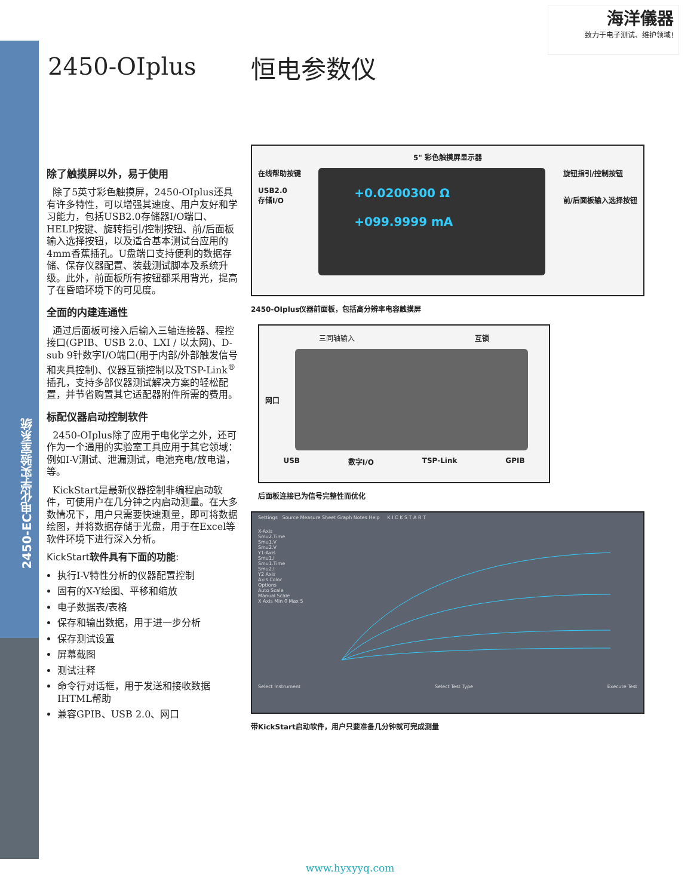2450-EC电化学实验室系统
海洋儀器
致力于电子测试、维护领域!
2450-OIplus 恒电参数仪
除了触摸屏以外，易于使用
除了5英寸彩色触摸屏，2450-OIplus还具有许多特性，可以增强其速度、用户友好和学习能力，包括USB2.0存储器I/O端口、HELP按键、旋转指引/控制按钮、前/后面板输入选择按钮，以及适合基本测试台应用的4mm香蕉插孔。U盘端口支持便利的数据存储、保存仪器配置、装载测试脚本及系统升级。此外，前面板所有按钮都采用背光，提高了在昏暗环境下的可见度。
全面的内建连通性
通过后面板可接入后输入三轴连接器、程控接口(GPIB、USB 2.0、LXI / 以太网)、D-sub 9针数字I/O端口(用于内部/外部触发信号和夹具控制)、仪器互锁控制以及TSP-Link<sup>®</sup>插孔，支持多部仪器测试解决方案的轻松配置，并节省购置其它适配器附件所需的费用。
标配仪器启动控制软件
2450-OIplus除了应用于电化学之外，还可作为一个通用的实验室工具应用于其它领域：例如I-V测试、泄漏测试，电池充电/放电谱，等。
KickStart是最新仪器控制非编程启动软件，可使用户在几分钟之内启动测量。在大多数情况下，用户只需要快速测量，即可将数据绘图，并将数据存储于光盘，用于在Excel等软件环境下进行深入分析。
KickStart软件具有下面的功能:
执行I-V特性分析的仪器配置控制
固有的X-Y绘图、平移和缩放
电子数据表/表格
保存和输出数据，用于进一步分析
保存测试设置
屏幕截图
测试注释
命令行对话框，用于发送和接收数据 IHTML帮助
兼容GPIB、USB 2.0、网口
5" 彩色触摸屏显示器
在线帮助按键
USB2.0
存储I/O
+0.0200300 Ω
+099.9999 mA
旋钮指引/控制按钮
前/后面板输入选择按钮
2450-OIplus仪器前面板，包括高分辨率电容触摸屏
三同轴输入 互锁
网口
USB 数字I/O TSP-Link GPIB
后面板连接已为信号完整性而优化
Settings Source Measure Sheet Graph Notes Help K I C K S T A R T
X-Axis
Smu2.Time
Smu1.V
Smu2.V
Y1-Axis
Smu1.I
Smu1.Time
Smu2.I
Y2 Axis
Axis Color
Options
Auto Scale
Manual Scale
X Axis Min 0 Max 5
Select Instrument Select Test Type Execute Test
带KickStart启动软件，用户只要准备几分钟就可完成测量
www.hyxyyq.com